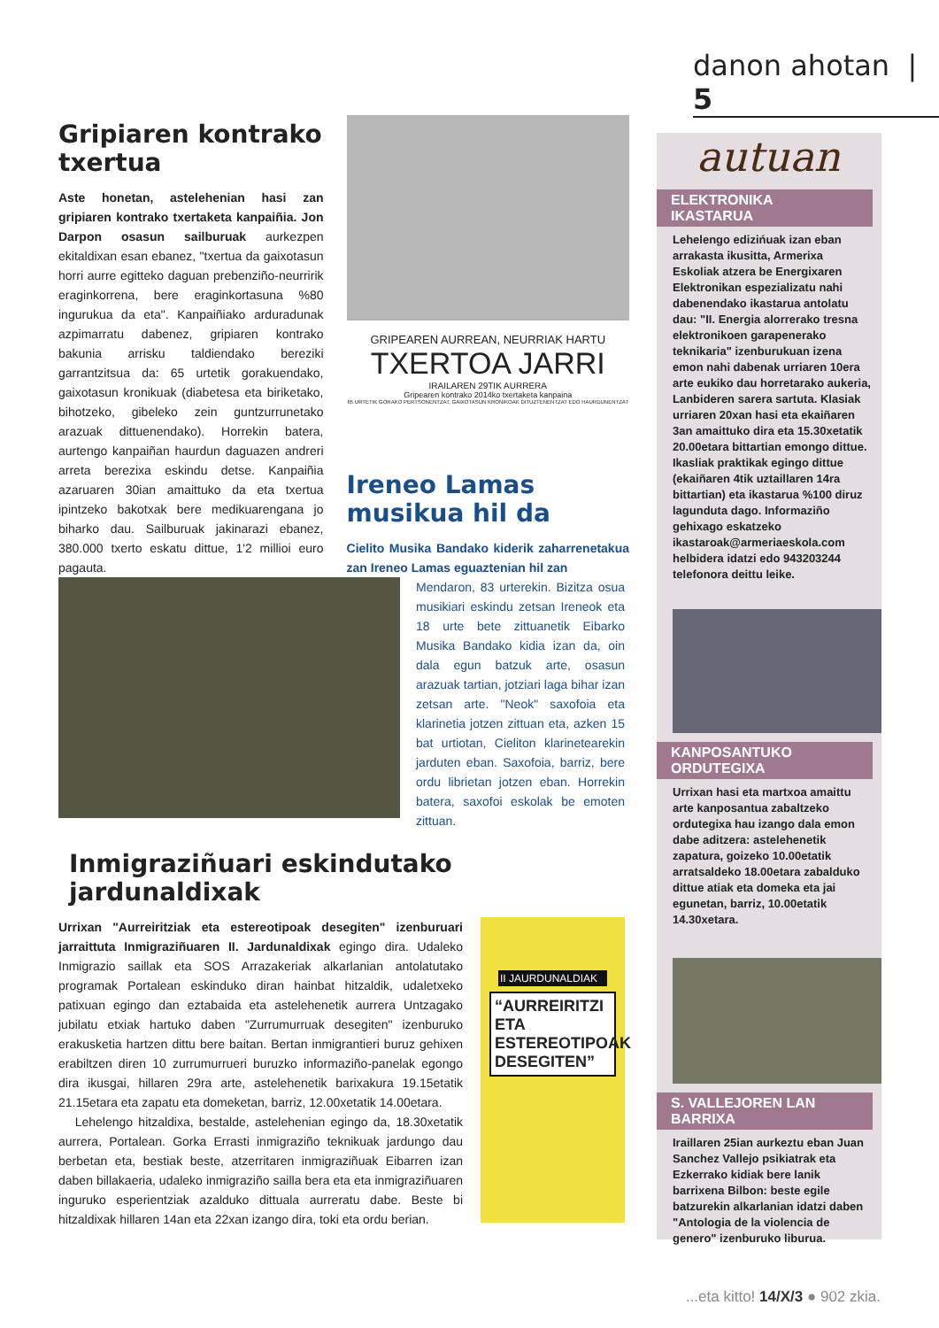danon ahotan | 5
Gripiaren kontrako txertua
Aste honetan, astelehenian hasi zan gripiaren kontrako txertaketa kanpaiñia. Jon Darpon osasun sailburuak aurkezpen ekitaldixan esan ebanez, "txertua da gaixotasun horri aurre egitteko daguan prebenziño-neurririk eraginkorrena, bere eraginkortasuna %80 ingurukua da eta". Kanpaiñiako arduradunak azpimarratu dabenez, gripiaren kontrako bakunia arrisku taldiendako bereziki garrantzitsua da: 65 urtetik gorakuendako, gaixotasun kronikuak (diabetesa eta biriketako, bihotzeko, gibeleko zein guntzurrunetako arazuak dittuenendako). Horrekin batera, aurtengo kanpaiñan haurdun daguazen andreri arreta berezixa eskindu detse. Kanpaiñia azaruaren 30ian amaittuko da eta txertua ipintzeko bakotxak bere medikuarengana jo biharko dau. Sailburuak jakinarazi ebanez, 380.000 txerto eskatu dittue, 1'2 millioi euro pagauta.
GRIPEAREN AURREAN, NEURRIAK HARTU
TXERTOA JARRI
IRAILAREN 29TIK AURRERA
Gripearen kontrako 2014ko txertaketa kanpaina
65 URTETIK GORAKO PERTSONENTZAT, GAIXOTASUN KRONIKOAK DITUZTENENTZAT EDO HAURDUNENTZAT
Ireneo Lamas musikua hil da
Cielito Musika Bandako kiderik zaharrenetakua zan Ireneo Lamas eguaztenian hil zan
Mendaron, 83 urterekin. Bizitza osua musikiari eskindu zetsan Ireneok eta 18 urte bete zittuanetik Eibarko Musika Bandako kidia izan da, oin dala egun batzuk arte, osasun arazuak tartian, jotziari laga bihar izan zetsan arte. "Neok" saxofoia eta klarinetia jotzen zittuan eta, azken 15 bat urtiotan, Cieliton klarinetearekin jarduten eban. Saxofoia, barriz, bere ordu librietan jotzen eban. Horrekin batera, saxofoi eskolak be emoten zittuan.
Inmigraziñuari eskindutako jardunaldixak
Urrixan "Aurreiritziak eta estereotipoak desegiten" izenburuari jarraittuta Inmigraziñuaren II. Jardunaldixak egingo dira. Udaleko Inmigrazio saillak eta SOS Arrazakeriak alkarlanian antolatutako programak Portalean eskinduko diran hainbat hitzaldik, udaletxeko patixuan egingo dan eztabaida eta astelehenetik aurrera Untzagako jubilatu etxiak hartuko daben "Zurrumurruak desegiten" izenburuko erakusketia hartzen dittu bere baitan. Bertan inmigrantieri buruz gehixen erabiltzen diren 10 zurrumurrueri buruzko informaziño-panelak egongo dira ikusgai, hillaren 29ra arte, astelehenetik barixakura 19.15etatik 21.15etara eta zapatu eta domeketan, barriz, 12.00xetatik 14.00etara.
Lehelengo hitzaldixa, bestalde, astelehenian egingo da, 18.30xetatik aurrera, Portalean. Gorka Errasti inmigraziño teknikuak jardungo dau berbetan eta, bestiak beste, atzerritaren inmigraziñuak Eibarren izan daben billakaeria, udaleko inmigraziño sailla bera eta eta inmigraziñuaren inguruko esperientziak azalduko dittuala aurreratu dabe. Beste bi hitzaldixak hillaren 14an eta 22xan izango dira, toki eta ordu berian.
II JAURDUNALDIAK
“AURREIRITZI ETA ESTEREOTIPOAK DESEGITEN”
autuan
ELEKTRONIKA IKASTARUA
Lehelengo edizińuak izan eban arrakasta ikusitta, Armerixa Eskoliak atzera be Energixaren Elektronikan espezializatu nahi dabenendako ikastarua antolatu dau: "II. Energia alorrerako tresna elektronikoen garapenerako teknikaria" izenburukuan izena emon nahi dabenak urriaren 10era arte eukiko dau horretarako aukeria, Lanbideren sarera sartuta. Klasiak urriaren 20xan hasi eta ekaiñaren 3an amaittuko dira eta 15.30xetatik 20.00etara bittartian emongo dittue. Ikasliak praktikak egingo dittue (ekaiñaren 4tik uztaillaren 14ra bittartian) eta ikastarua %100 diruz lagunduta dago. Informaziño gehixago eskatzeko ikastaroak@armeriaeskola.com helbidera idatzi edo 943203244 telefonora deittu leike.
KANPOSANTUKO ORDUTEGIXA
Urrixan hasi eta martxoa amaittu arte kanposantua zabaltzeko ordutegixa hau izango dala emon dabe aditzera: astelehenetik zapatura, goizeko 10.00etatik arratsaldeko 18.00etara zabalduko dittue atiak eta domeka eta jai egunetan, barriz, 10.00etatik 14.30xetara.
S. VALLEJOREN LAN BARRIXA
Iraillaren 25ian aurkeztu eban Juan Sanchez Vallejo psikiatrak eta Ezkerrako kidiak bere lanik barrixena Bilbon: beste egile batzurekin alkarlanian idatzi daben "Antologia de la violencia de genero" izenburuko liburua.
...eta kitto! 14/X/3 ● 902 zkia.